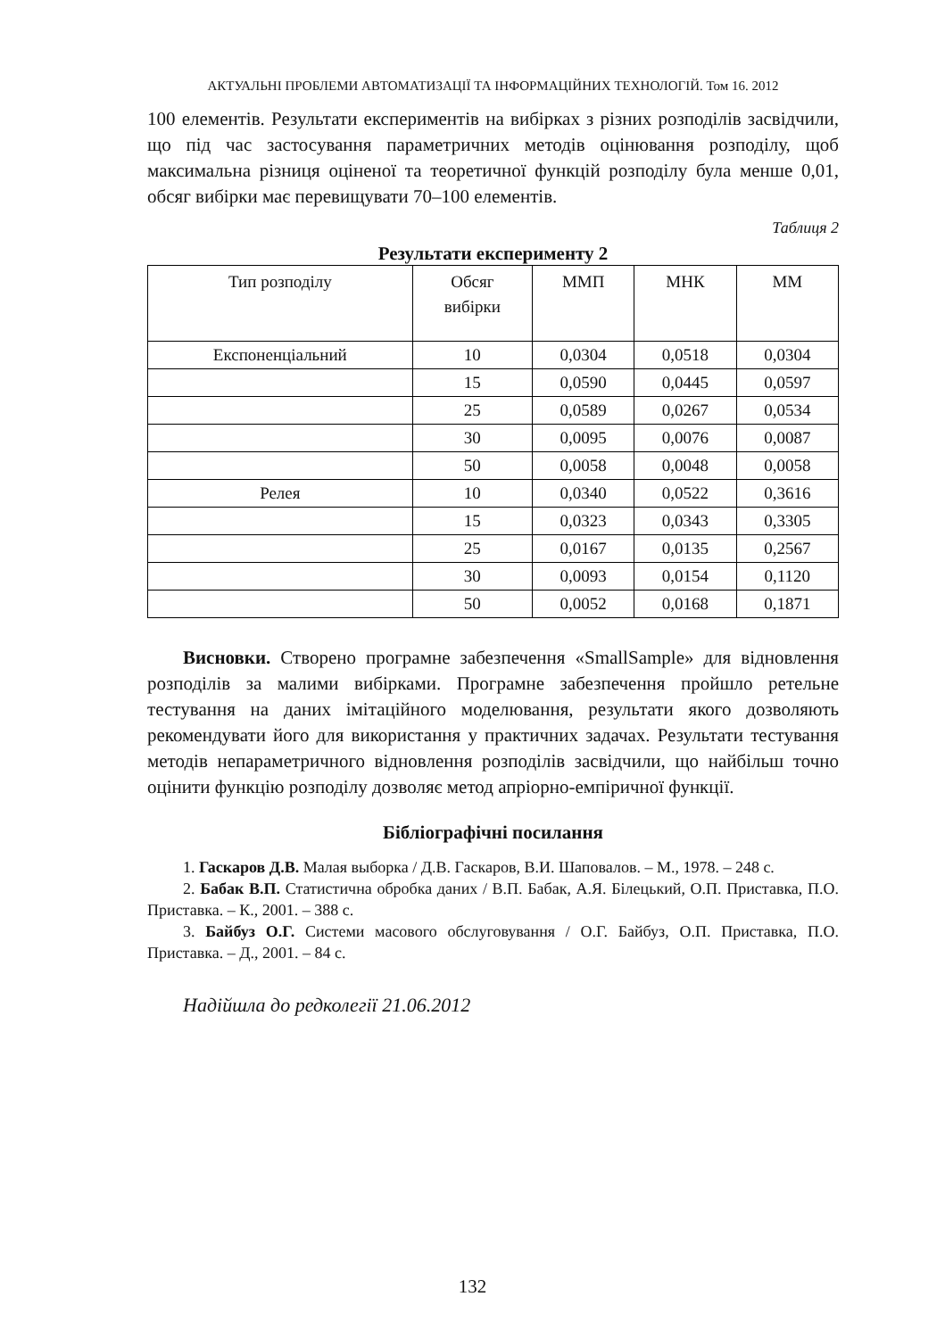АКТУАЛЬНІ ПРОБЛЕМИ АВТОМАТИЗАЦІЇ ТА ІНФОРМАЦІЙНИХ ТЕХНОЛОГІЙ. Том 16. 2012
100 елементів. Результати експериментів на вибірках з різних розподілів засвідчили, що під час застосування параметричних методів оцінювання розподілу, щоб максимальна різниця оціненої та теоретичної функцій розподілу була менше 0,01, обсяг вибірки має перевищувати 70–100 елементів.
Таблиця 2
Результати експерименту 2
| Тип розподілу | Обсяг вибірки | ММП | МНК | ММ |
| --- | --- | --- | --- | --- |
| Експоненціальний | 10 | 0,0304 | 0,0518 | 0,0304 |
| | 15 | 0,0590 | 0,0445 | 0,0597 |
| | 25 | 0,0589 | 0,0267 | 0,0534 |
| | 30 | 0,0095 | 0,0076 | 0,0087 |
| | 50 | 0,0058 | 0,0048 | 0,0058 |
| Релея | 10 | 0,0340 | 0,0522 | 0,3616 |
| | 15 | 0,0323 | 0,0343 | 0,3305 |
| | 25 | 0,0167 | 0,0135 | 0,2567 |
| | 30 | 0,0093 | 0,0154 | 0,1120 |
| | 50 | 0,0052 | 0,0168 | 0,1871 |
Висновки. Створено програмне забезпечення «SmallSample» для відновлення розподілів за малими вибірками. Програмне забезпечення пройшло ретельне тестування на даних імітаційного моделювання, результати якого дозволяють рекомендувати його для використання у практичних задачах. Результати тестування методів непараметричного відновлення розподілів засвідчили, що найбільш точно оцінити функцію розподілу дозволяє метод апріорно-емпіричної функції.
Бібліографічні посилання
1. Гаскаров Д.В. Малая выборка / Д.В. Гаскаров, В.И. Шаповалов. – М., 1978. – 248 с.
2. Бабак В.П. Статистична обробка даних / В.П. Бабак, А.Я. Білецький, О.П. Приставка, П.О. Приставка. – К., 2001. – 388 с.
3. Байбуз О.Г. Системи масового обслуговування / О.Г. Байбуз, О.П. Приставка, П.О. Приставка. – Д., 2001. – 84 с.
Надійшла до редколегії 21.06.2012
132